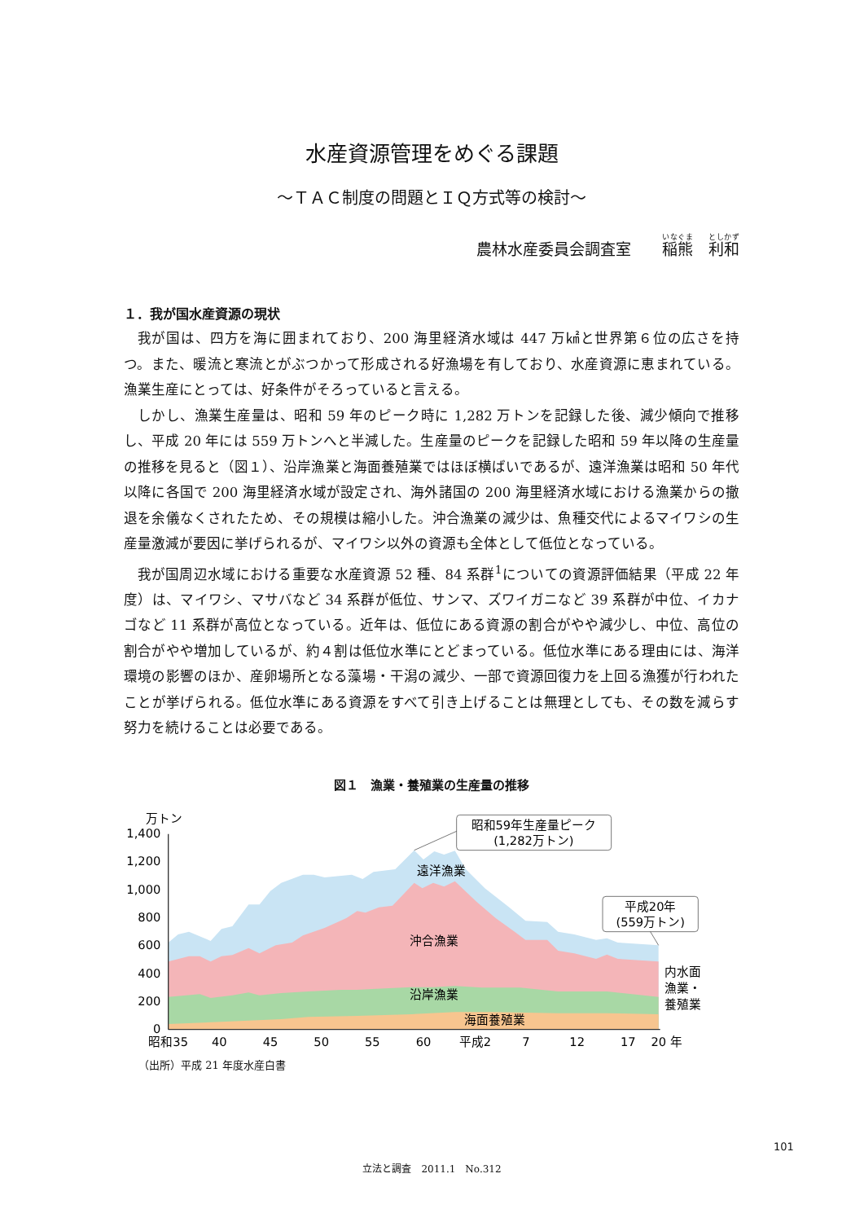水産資源管理をめぐる課題
～ＴＡＣ制度の問題とＩＱ方式等の検討～
農林水産委員会調査室　　稲熊　利和
１．我が国水産資源の現状
我が国は、四方を海に囲まれており、200 海里経済水域は 447 万㎢と世界第６位の広さを持つ。また、暖流と寒流とがぶつかって形成される好漁場を有しており、水産資源に恵まれている。漁業生産にとっては、好条件がそろっていると言える。
しかし、漁業生産量は、昭和 59 年のピーク時に 1,282 万トンを記録した後、減少傾向で推移し、平成 20 年には 559 万トンへと半減した。生産量のピークを記録した昭和 59 年以降の生産量の推移を見ると（図１）、沿岸漁業と海面養殖業ではほぼ横ばいであるが、遠洋漁業は昭和 50 年代以降に各国で 200 海里経済水域が設定され、海外諸国の 200 海里経済水域における漁業からの撤退を余儀なくされたため、その規模は縮小した。沖合漁業の減少は、魚種交代によるマイワシの生産量激減が要因に挙げられるが、マイワシ以外の資源も全体として低位となっている。
我が国周辺水域における重要な水産資源 52 種、84 系群<sup>1</sup>についての資源評価結果（平成 22 年度）は、マイワシ、マサバなど 34 系群が低位、サンマ、ズワイガニなど 39 系群が中位、イカナゴなど 11 系群が高位となっている。近年は、低位にある資源の割合がやや減少し、中位、高位の割合がやや増加しているが、約４割は低位水準にとどまっている。低位水準にある理由には、海洋環境の影響のほか、産卵場所となる藻場・干潟の減少、一部で資源回復力を上回る漁獲が行われたことが挙げられる。低位水準にある資源をすべて引き上げることは無理としても、その数を減らす努力を続けることは必要である。
図１　漁業・養殖業の生産量の推移
万トン
1,400
1,200
1,000
800
600
400
200
0
昭和35
40
45
50
55
60
平成2
7
12
17
20 年
遠洋漁業
沖合漁業
沿岸漁業
海面養殖業
昭和59年生産量ピーク
(1,282万トン)
平成20年
(559万トン)
内水面
漁業・
養殖業
（出所）平成 21 年度水産白書
101
立法と調査　2011.1　No.312